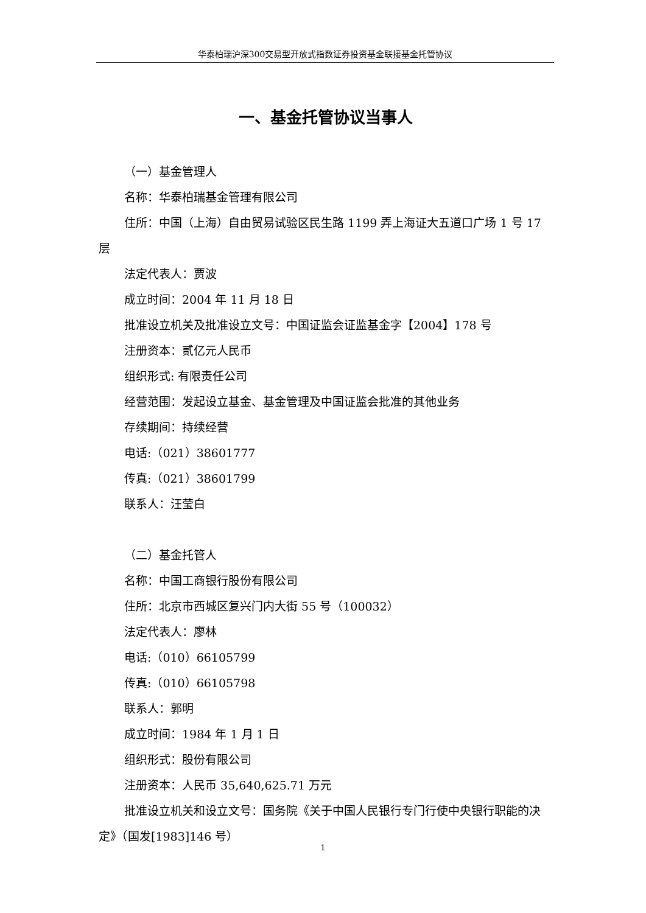华泰柏瑞沪深300交易型开放式指数证券投资基金联接基金托管协议
一、基金托管协议当事人
（一）基金管理人
名称：华泰柏瑞基金管理有限公司
住所：中国（上海）自由贸易试验区民生路 1199 弄上海证大五道口广场 1 号 17 层
法定代表人：贾波
成立时间：2004 年 11 月 18 日
批准设立机关及批准设立文号：中国证监会证监基金字【2004】178 号
注册资本：贰亿元人民币
组织形式: 有限责任公司
经营范围：发起设立基金、基金管理及中国证监会批准的其他业务
存续期间：持续经营
电话:（021）38601777
传真:（021）38601799
联系人：汪莹白
（二）基金托管人
名称：中国工商银行股份有限公司
住所：北京市西城区复兴门内大街 55 号（100032）
法定代表人：廖林
电话:（010）66105799
传真:（010）66105798
联系人：郭明
成立时间：1984 年 1 月 1 日
组织形式：股份有限公司
注册资本：人民币 35,640,625.71 万元
批准设立机关和设立文号：国务院《关于中国人民银行专门行使中央银行职能的决定》（国发[1983]146 号）
1